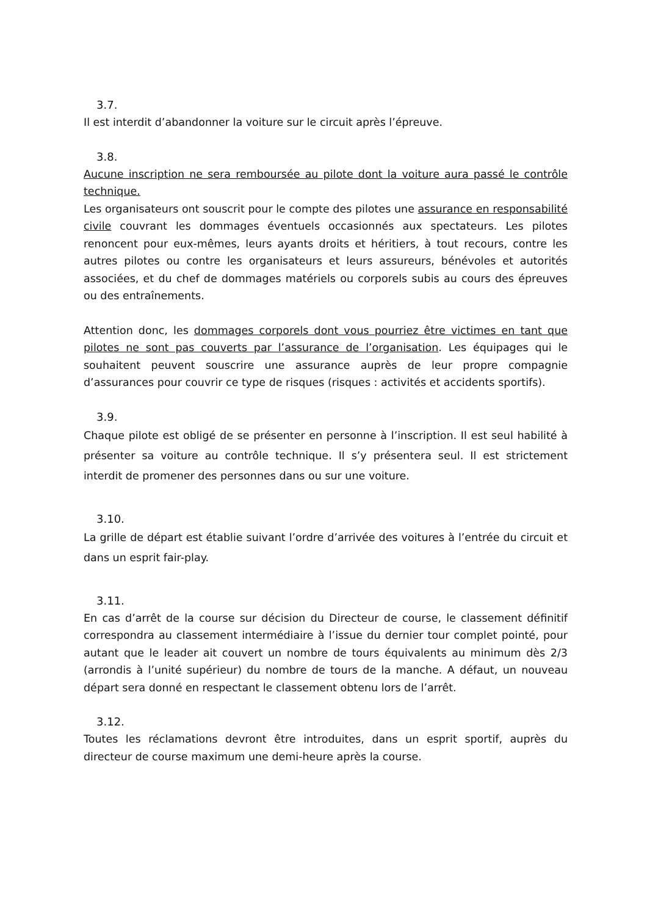3.7.
Il est interdit d’abandonner la voiture sur le circuit après l’épreuve.
3.8.
Aucune inscription ne sera remboursée au pilote dont la voiture aura passé le contrôle technique.
Les organisateurs ont souscrit pour le compte des pilotes une assurance en responsabilité civile couvrant les dommages éventuels occasionnés aux spectateurs. Les pilotes renoncent pour eux-mêmes, leurs ayants droits et héritiers, à tout recours, contre les autres pilotes ou contre les organisateurs et leurs assureurs, bénévoles et autorités associées, et du chef de dommages matériels ou corporels subis au cours des épreuves ou des entraînements.
Attention donc, les dommages corporels dont vous pourriez être victimes en tant que pilotes ne sont pas couverts par l’assurance de l’organisation. Les équipages qui le souhaitent peuvent souscrire une assurance auprès de leur propre compagnie d’assurances pour couvrir ce type de risques (risques : activités et accidents sportifs).
3.9.
Chaque pilote est obligé de se présenter en personne à l’inscription. Il est seul habilité à présenter sa voiture au contrôle technique. Il s’y présentera seul. Il est strictement interdit de promener des personnes dans ou sur une voiture.
3.10.
La grille de départ est établie suivant l’ordre d’arrivée des voitures à l’entrée du circuit et dans un esprit fair-play.
3.11.
En cas d’arrêt de la course sur décision du Directeur de course, le classement définitif correspondra au classement intermédiaire à l’issue du dernier tour complet pointé, pour autant que le leader ait couvert un nombre de tours équivalents au minimum dès 2/3 (arrondis à l’unité supérieur) du nombre de tours de la manche. A défaut, un nouveau départ sera donné en respectant le classement obtenu lors de l’arrêt.
3.12.
Toutes les réclamations devront être introduites, dans un esprit sportif, auprès du directeur de course maximum une demi-heure après la course.